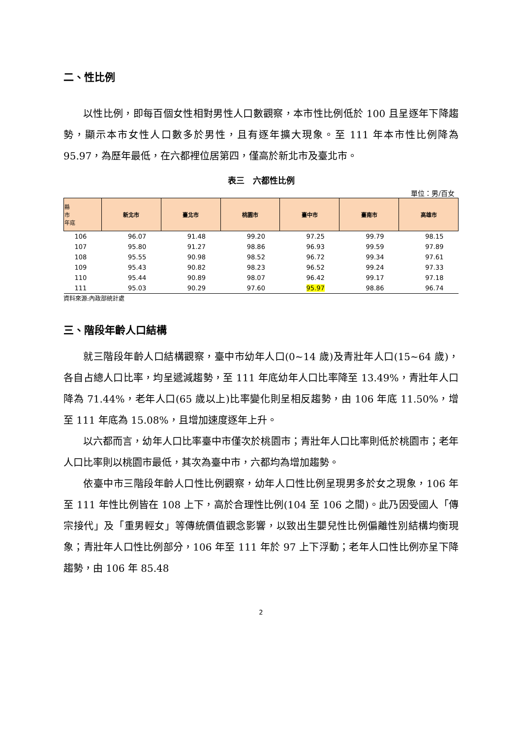二、性比例
以性比例，即每百個女性相對男性人口數觀察，本市性比例低於 100 且呈逐年下降趨勢，顯示本市女性人口數多於男性，且有逐年擴大現象。至 111 年本市性比例降為 95.97，為歷年最低，在六都裡位居第四，僅高於新北市及臺北市。
表三　六都性比例
單位：男/百女
| 縣 市 年底 | 新北市 | 臺北市 | 桃園市 | 臺中市 | 臺南市 | 高雄市 |
| --- | --- | --- | --- | --- | --- | --- |
| 106 | 96.07 | 91.48 | 99.20 | 97.25 | 99.79 | 98.15 |
| 107 | 95.80 | 91.27 | 98.86 | 96.93 | 99.59 | 97.89 |
| 108 | 95.55 | 90.98 | 98.52 | 96.72 | 99.34 | 97.61 |
| 109 | 95.43 | 90.82 | 98.23 | 96.52 | 99.24 | 97.33 |
| 110 | 95.44 | 90.89 | 98.07 | 96.42 | 99.17 | 97.18 |
| 111 | 95.03 | 90.29 | 97.60 | 95.97 | 98.86 | 96.74 |
資料來源:內政部統計處
三、階段年齡人口結構
就三階段年齡人口結構觀察，臺中市幼年人口(0~14 歲)及青壯年人口(15~64 歲)，各自占總人口比率，均呈遞減趨勢，至 111 年底幼年人口比率降至 13.49%，青壯年人口降為 71.44%，老年人口(65 歲以上)比率變化則呈相反趨勢，由 106 年底 11.50%，增至 111 年底為 15.08%，且增加速度逐年上升。
以六都而言，幼年人口比率臺中市僅次於桃園市；青壯年人口比率則低於桃園市；老年人口比率則以桃園市最低，其次為臺中市，六都均為增加趨勢。
依臺中市三階段年齡人口性比例觀察，幼年人口性比例呈現男多於女之現象，106 年至 111 年性比例皆在 108 上下，高於合理性比例(104 至 106 之間)。此乃因受國人「傳宗接代」及「重男輕女」等傳統價值觀念影響，以致出生嬰兒性比例偏離性別結構均衡現象；青壯年人口性比例部分，106 年至 111 年於 97 上下浮動；老年人口性比例亦呈下降趨勢，由 106 年 85.48
2